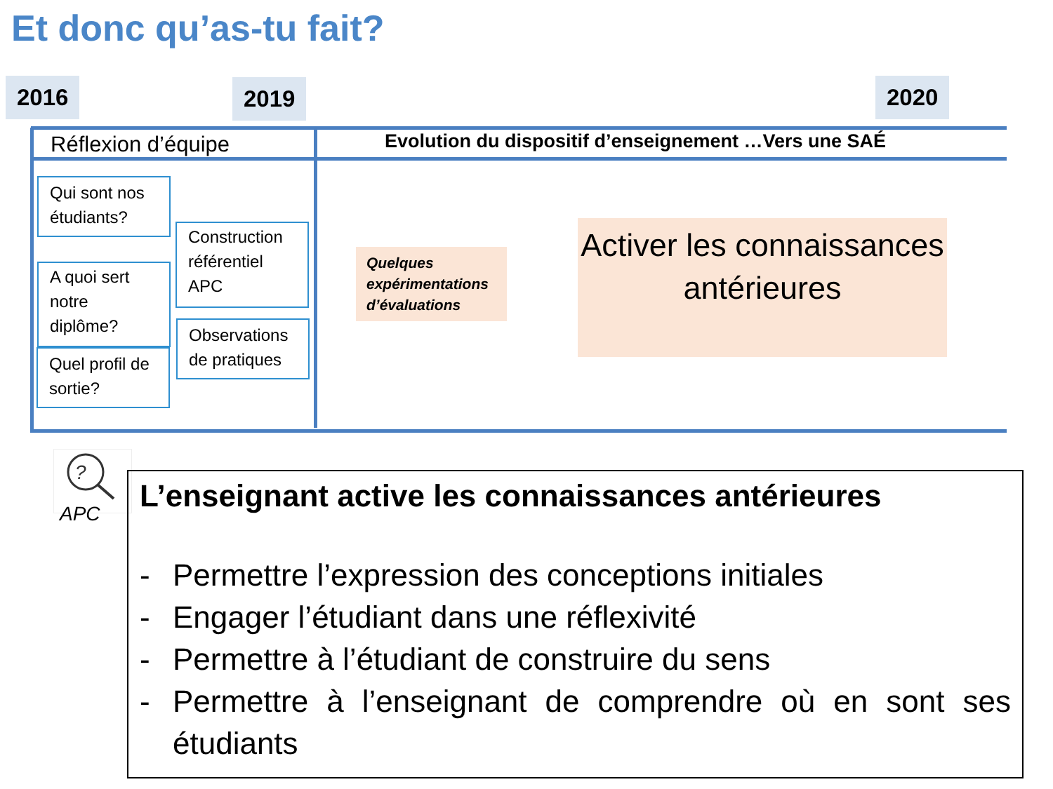Et donc qu’as-tu fait?
2016 2019 2020
Réflexion d’équipe
Evolution du dispositif d’enseignement …Vers une SAÉ
Qui sont nos étudiants?
A quoi sert notre diplôme?
Quel profil de sortie?
Construction référentiel APC
Observations de pratiques
Quelques expérimentations d’évaluations
Activer les connaissances antérieures
?
APC
L’enseignant active les connaissances antérieures
- Permettre l’expression des conceptions initiales
- Engager l’étudiant dans une réflexivité
- Permettre à l’étudiant de construire du sens
- Permettre à l’enseignant de comprendre où en sont ses étudiants